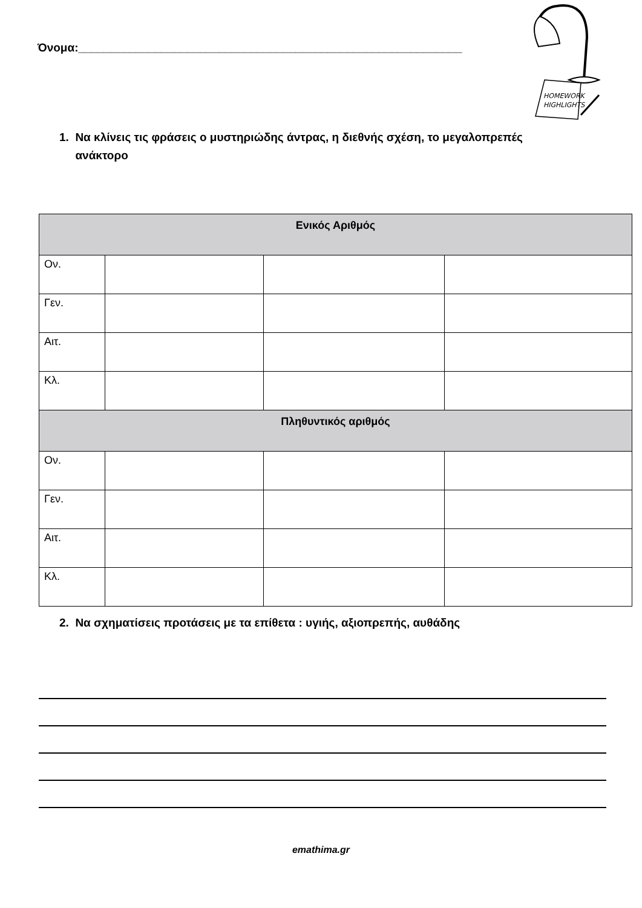Όνομα:____________________________________________________________
HOMEWORK
HIGHLIGHTS
1. Να κλίνεις τις φράσεις ο μυστηριώδης άντρας, η διεθνής σχέση, το μεγαλοπρεπές
ανάκτορο
| Ενικός Αριθμός | | | |
| --- | --- | --- | --- |
| Ον. | | | |
| Γεν. | | | |
| Αιτ. | | | |
| Κλ. | | | |
| Πληθυντικός αριθμός | | | |
| Ον. | | | |
| Γεν. | | | |
| Αιτ. | | | |
| Κλ. | | | |
2. Να σχηματίσεις προτάσεις με τα επίθετα : υγιής, αξιοπρεπής, αυθάδης
emathima.gr